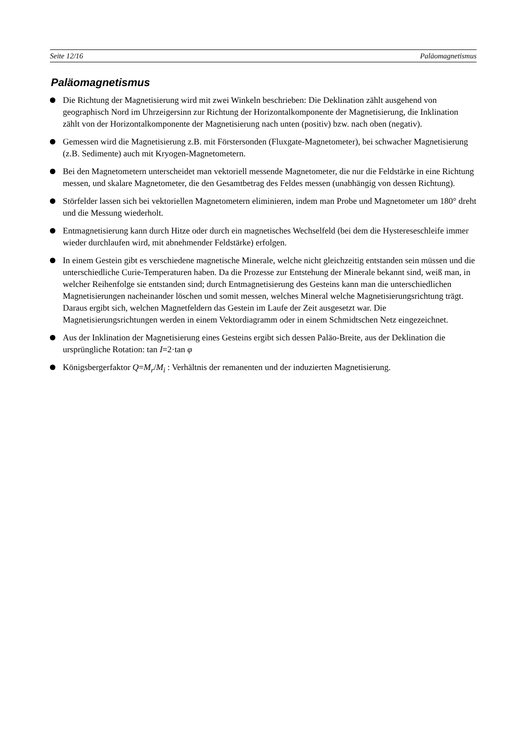Seite 12/16 Paläomagnetismus
Paläomagnetismus
Die Richtung der Magnetisierung wird mit zwei Winkeln beschrieben: Die Deklination zählt ausgehend von geographisch Nord im Uhrzeigersinn zur Richtung der Horizontalkomponente der Magnetisierung, die Inklination zählt von der Horizontalkomponente der Magnetisierung nach unten (positiv) bzw. nach oben (negativ).
Gemessen wird die Magnetisierung z.B. mit Förstersonden (Fluxgate-Magnetometer), bei schwacher Magnetisierung (z.B. Sedimente) auch mit Kryogen-Magnetometern.
Bei den Magnetometern unterscheidet man vektoriell messende Magnetometer, die nur die Feldstärke in eine Richtung messen, und skalare Magnetometer, die den Gesamtbetrag des Feldes messen (unabhängig von dessen Richtung).
Störfelder lassen sich bei vektoriellen Magnetometern eliminieren, indem man Probe und Magnetometer um 180° dreht und die Messung wiederholt.
Entmagnetisierung kann durch Hitze oder durch ein magnetisches Wechselfeld (bei dem die Hystereseschleife immer wieder durchlaufen wird, mit abnehmender Feldstärke) erfolgen.
In einem Gestein gibt es verschiedene magnetische Minerale, welche nicht gleichzeitig entstanden sein müssen und die unterschiedliche Curie-Temperaturen haben. Da die Prozesse zur Entstehung der Minerale bekannt sind, weiß man, in welcher Reihenfolge sie entstanden sind; durch Entmagnetisierung des Gesteins kann man die unterschiedlichen Magnetisierungen nacheinander löschen und somit messen, welches Mineral welche Magnetisierungsrichtung trägt. Daraus ergibt sich, welchen Magnetfeldern das Gestein im Laufe der Zeit ausgesetzt war. Die Magnetisierungsrichtungen werden in einem Vektordiagramm oder in einem Schmidtschen Netz eingezeichnet.
Aus der Inklination der Magnetisierung eines Gesteins ergibt sich dessen Paläo-Breite, aus der Deklination die ursprüngliche Rotation: tan I=2·tan φ
Königsbergerfaktor Q=M<sub>r</sub>/M<sub>i</sub> : Verhältnis der remanenten und der induzierten Magnetisierung.